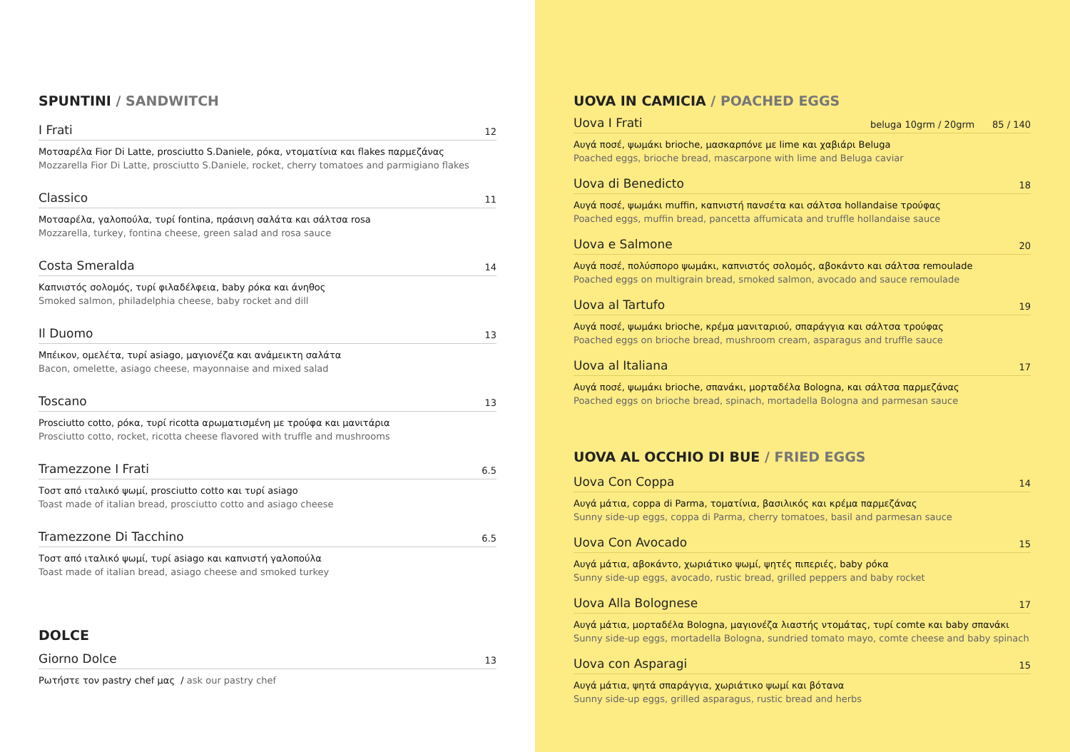SPUNTINI / SANDWITCH
I Frati 12
Μοτσαρέλα Fior Di Latte, prosciutto S.Daniele, ρόκα, ντοματίνια και flakes παρμεζάνας
Mozzarella Fior Di Latte, prosciutto S.Daniele, rocket, cherry tomatoes and parmigiano flakes
Classico 11
Μοτσαρέλα, γαλοπούλα, τυρί fontina, πράσινη σαλάτα και σάλτσα rosa
Mozzarella, turkey, fontina cheese, green salad and rosa sauce
Costa Smeralda 14
Καπνιστός σολομός, τυρί φιλαδέλφεια, baby ρόκα και άνηθος
Smoked salmon, philadelphia cheese, baby rocket and dill
Il Duomo 13
Μπέικον, ομελέτα, τυρί asiago, μαγιονέζα και ανάμεικτη σαλάτα
Bacon, omelette, asiago cheese, mayonnaise and mixed salad
Toscano 13
Prosciutto cotto, ρόκα, τυρί ricotta αρωματισμένη με τρούφα και μανιτάρια
Prosciutto cotto, rocket, ricotta cheese flavored with truffle and mushrooms
Tramezzone I Frati 6.5
Τοστ από ιταλικό ψωμί, prosciutto cotto και τυρί asiago
Toast made of italian bread, prosciutto cotto and asiago cheese
Tramezzone Di Tacchino 6.5
Τοστ από ιταλικό ψωμί, τυρί asiago και καπνιστή γαλοπούλα
Toast made of italian bread, asiago cheese and smoked turkey
DOLCE
Giorno Dolce 13
Ρωτήστε τον pastry chef μας / ask our pastry chef
UOVA IN CAMICIA / POACHED EGGS
Uova I Frati beluga 10grm / 20grm 85 / 140
Αυγά ποσέ, ψωμάκι brioche, μασκαρπόνε με lime και χαβιάρι Beluga
Poached eggs, brioche bread, mascarpone with lime and Beluga caviar
Uova di Benedicto 18
Αυγά ποσέ, ψωμάκι muffin, καπνιστή πανσέτα και σάλτσα hollandaise τρούφας
Poached eggs, muffin bread, pancetta affumicata and truffle hollandaise sauce
Uova e Salmone 20
Αυγά ποσέ, πολύσπορο ψωμάκι, καπνιστός σολομός, αβοκάντο και σάλτσα remoulade
Poached eggs on multigrain bread, smoked salmon, avocado and sauce remoulade
Uova al Tartufo 19
Αυγά ποσέ, ψωμάκι brioche, κρέμα μανιταριού, σπαράγγια και σάλτσα τρούφας
Poached eggs on brioche bread, mushroom cream, asparagus and truffle sauce
Uova al Italiana 17
Αυγά ποσέ, ψωμάκι brioche, σπανάκι, μορταδέλα Bologna, και σάλτσα παρμεζάνας
Poached eggs on brioche bread, spinach, mortadella Bologna and parmesan sauce
UOVA AL OCCHIO DI BUE / FRIED EGGS
Uova Con Coppa 14
Αυγά μάτια, coppa di Parma, τοματίνια, βασιλικός και κρέμα παρμεζάνας
Sunny side-up eggs, coppa di Parma, cherry tomatoes, basil and parmesan sauce
Uova Con Avocado 15
Αυγά μάτια, αβοκάντο, χωριάτικο ψωμί, ψητές πιπεριές, baby ρόκα
Sunny side-up eggs, avocado, rustic bread, grilled peppers and baby rocket
Uova Alla Bolognese 17
Αυγά μάτια, μορταδέλα Bologna, μαγιονέζα λιαστής ντομάτας, τυρί comte και baby σπανάκι
Sunny side-up eggs, mortadella Bologna, sundried tomato mayo, comte cheese and baby spinach
Uova con Asparagi 15
Αυγά μάτια, ψητά σπαράγγια, χωριάτικο ψωμί και βότανα
Sunny side-up eggs, grilled asparagus, rustic bread and herbs